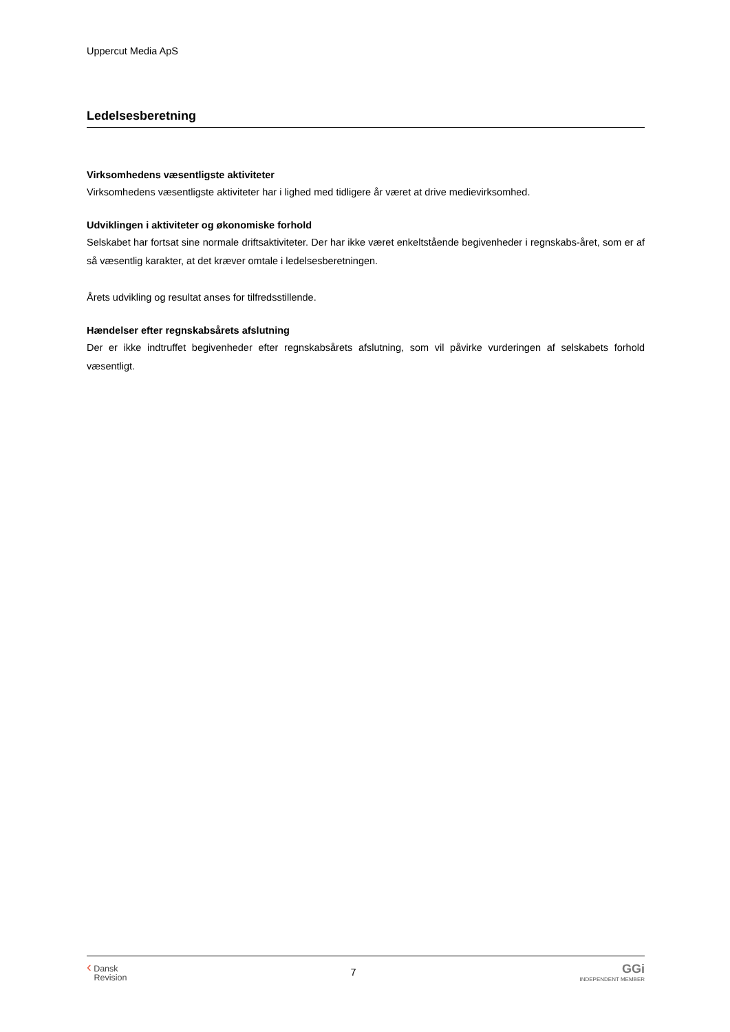Uppercut Media ApS
Ledelsesberetning
Virksomhedens væsentligste aktiviteter
Virksomhedens væsentligste aktiviteter har i lighed med tidligere år været at drive medievirksomhed.
Udviklingen i aktiviteter og økonomiske forhold
Selskabet har fortsat sine normale driftsaktiviteter. Der har ikke været enkeltstående begivenheder i regnskabs-året, som er af så væsentlig karakter, at det kræver omtale i ledelsesberetningen.
Årets udvikling og resultat anses for tilfredsstillende.
Hændelser efter regnskabsårets afslutning
Der er ikke indtruffet begivenheder efter regnskabsårets afslutning, som vil påvirke vurderingen af selskabets forhold væsentligt.
‹ Dansk
Revision
7
GGi
INDEPENDENT MEMBER